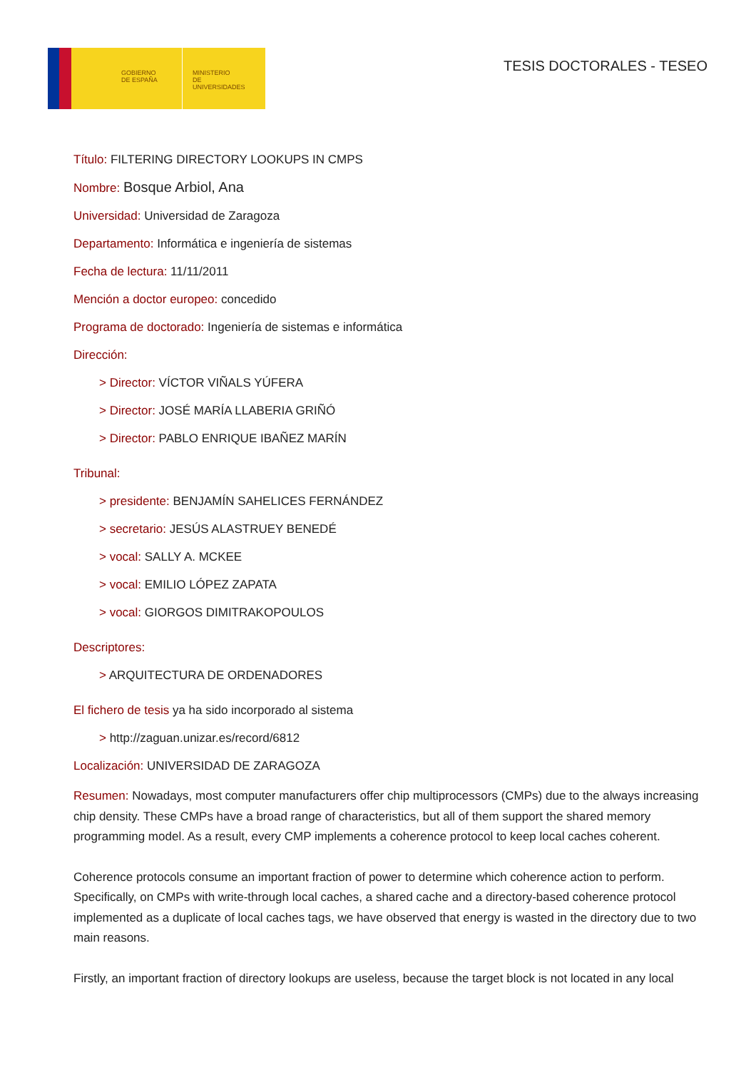GOBIERNO
DE ESPAÑA
MINISTERIO
DE UNIVERSIDADES
TESIS DOCTORALES - TESEO
Título: FILTERING DIRECTORY LOOKUPS IN CMPS
Nombre: Bosque Arbiol, Ana
Universidad: Universidad de Zaragoza
Departamento: Informática e ingeniería de sistemas
Fecha de lectura: 11/11/2011
Mención a doctor europeo: concedido
Programa de doctorado: Ingeniería de sistemas e informática
Dirección:
> Director: VÍCTOR VIÑALS YÚFERA
> Director: JOSÉ MARÍA LLABERIA GRIÑÓ
> Director: PABLO ENRIQUE IBAÑEZ MARÍN
Tribunal:
> presidente: BENJAMÍN SAHELICES FERNÁNDEZ
> secretario: JESÚS ALASTRUEY BENEDÉ
> vocal: SALLY A. MCKEE
> vocal: EMILIO LÓPEZ ZAPATA
> vocal: GIORGOS DIMITRAKOPOULOS
Descriptores:
> ARQUITECTURA DE ORDENADORES
El fichero de tesis ya ha sido incorporado al sistema
> http://zaguan.unizar.es/record/6812
Localización: UNIVERSIDAD DE ZARAGOZA
Resumen: Nowadays, most computer manufacturers offer chip multiprocessors (CMPs) due to the always increasing chip density. These CMPs have a broad range of characteristics, but all of them support the shared memory programming model. As a result, every CMP implements a coherence protocol to keep local caches coherent.
Coherence protocols consume an important fraction of power to determine which coherence action to perform. Specifically, on CMPs with write-through local caches, a shared cache and a directory-based coherence protocol implemented as a duplicate of local caches tags, we have observed that energy is wasted in the directory due to two main reasons.
Firstly, an important fraction of directory lookups are useless, because the target block is not located in any local